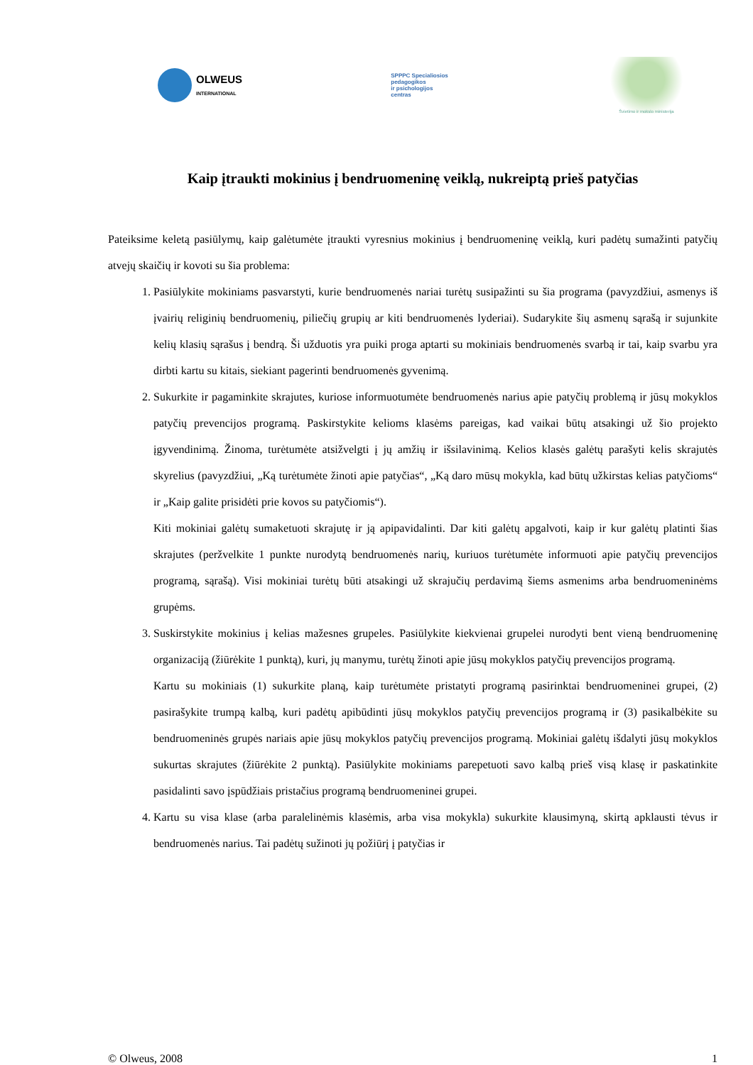OLWEUS
INTERNATIONAL
SPPPC Specialiosios
pedagogikos
ir psichologijos
centras
Švietimo ir mokslo ministerija
Kaip įtraukti mokinius į bendruomeninę veiklą, nukreiptą prieš patyčias
Pateiksime keletą pasiūlymų, kaip galėtumėte įtraukti vyresnius mokinius į bendruomeninę veiklą, kuri padėtų sumažinti patyčių atvejų skaičių ir kovoti su šia problema:
1. Pasiūlykite mokiniams pasvarstyti, kurie bendruomenės nariai turėtų susipažinti su šia programa (pavyzdžiui, asmenys iš įvairių religinių bendruomenių, piliečių grupių ar kiti bendruomenės lyderiai). Sudarykite šių asmenų sąrašą ir sujunkite kelių klasių sąrašus į bendrą. Ši užduotis yra puiki proga aptarti su mokiniais bendruomenės svarbą ir tai, kaip svarbu yra dirbti kartu su kitais, siekiant pagerinti bendruomenės gyvenimą.
2. Sukurkite ir pagaminkite skrajutes, kuriose informuotumėte bendruomenės narius apie patyčių problemą ir jūsų mokyklos patyčių prevencijos programą. Paskirstykite kelioms klasėms pareigas, kad vaikai būtų atsakingi už šio projekto įgyvendinimą. Žinoma, turėtumėte atsižvelgti į jų amžių ir išsilavinimą. Kelios klasės galėtų parašyti kelis skrajutės skyrelius (pavyzdžiui, „Ką turėtumėte žinoti apie patyčias“, „Ką daro mūsų mokykla, kad būtų užkirstas kelias patyčioms“ ir „Kaip galite prisidėti prie kovos su patyčiomis“).
Kiti mokiniai galėtų sumaketuoti skrajutę ir ją apipavidalinti. Dar kiti galėtų apgalvoti, kaip ir kur galėtų platinti šias skrajutes (peržvelkite 1 punkte nurodytą bendruomenės narių, kuriuos turėtumėte informuoti apie patyčių prevencijos programą, sąrašą). Visi mokiniai turėtų būti atsakingi už skrajučių perdavimą šiems asmenims arba bendruomeninėms grupėms.
3. Suskirstykite mokinius į kelias mažesnes grupeles. Pasiūlykite kiekvienai grupelei nurodyti bent vieną bendruomeninę organizaciją (žiūrėkite 1 punktą), kuri, jų manymu, turėtų žinoti apie jūsų mokyklos patyčių prevencijos programą.
Kartu su mokiniais (1) sukurkite planą, kaip turėtumėte pristatyti programą pasirinktai bendruomeninei grupei, (2) pasirašykite trumpą kalbą, kuri padėtų apibūdinti jūsų mokyklos patyčių prevencijos programą ir (3) pasikalbėkite su bendruomeninės grupės nariais apie jūsų mokyklos patyčių prevencijos programą. Mokiniai galėtų išdalyti jūsų mokyklos sukurtas skrajutes (žiūrėkite 2 punktą). Pasiūlykite mokiniams parepetuoti savo kalbą prieš visą klasę ir paskatinkite pasidalinti savo įspūdžiais pristačius programą bendruomeninei grupei.
4. Kartu su visa klase (arba paralelinėmis klasėmis, arba visa mokykla) sukurkite klausimyną, skirtą apklausti tėvus ir bendruomenės narius. Tai padėtų sužinoti jų požiūrį į patyčias ir
© Olweus, 2008 1